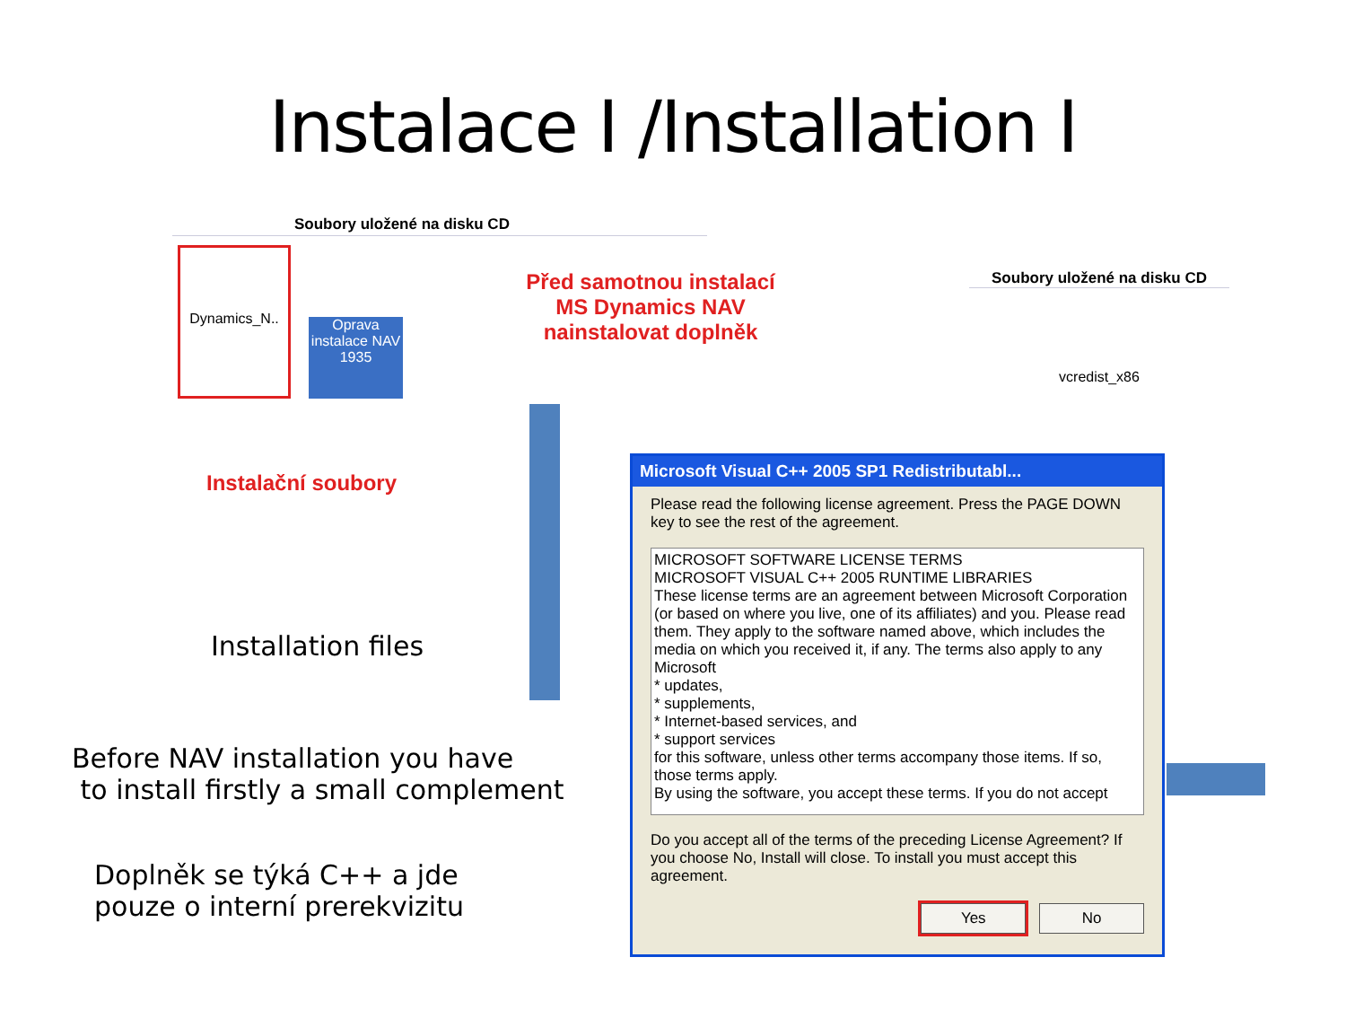Instalace I /Installation I
Soubory uložené na disku CD
Dynamics_N..
Oprava instalace NAV 1935
Instalační soubory
Installation files
Before NAV installation you have
to install firstly a small complement
Doplněk se týká C++ a jde
pouze o interní prerekvizitu
Před samotnou instalací
MS Dynamics NAV
nainstalovat doplněk
Soubory uložené na disku CD
vcredist_x86
Microsoft Visual C++ 2005 SP1 Redistributabl...
Please read the following license agreement. Press the PAGE DOWN key to see the rest of the agreement.
MICROSOFT SOFTWARE LICENSE TERMS
MICROSOFT VISUAL C++ 2005 RUNTIME LIBRARIES
These license terms are an agreement between Microsoft Corporation (or based on where you live, one of its affiliates) and you. Please read them. They apply to the software named above, which includes the media on which you received it, if any. The terms also apply to any Microsoft
* updates,
* supplements,
* Internet-based services, and
* support services
for this software, unless other terms accompany those items. If so, those terms apply.
By using the software, you accept these terms. If you do not accept
Do you accept all of the terms of the preceding License Agreement? If you choose No, Install will close. To install you must accept this agreement.
Yes No